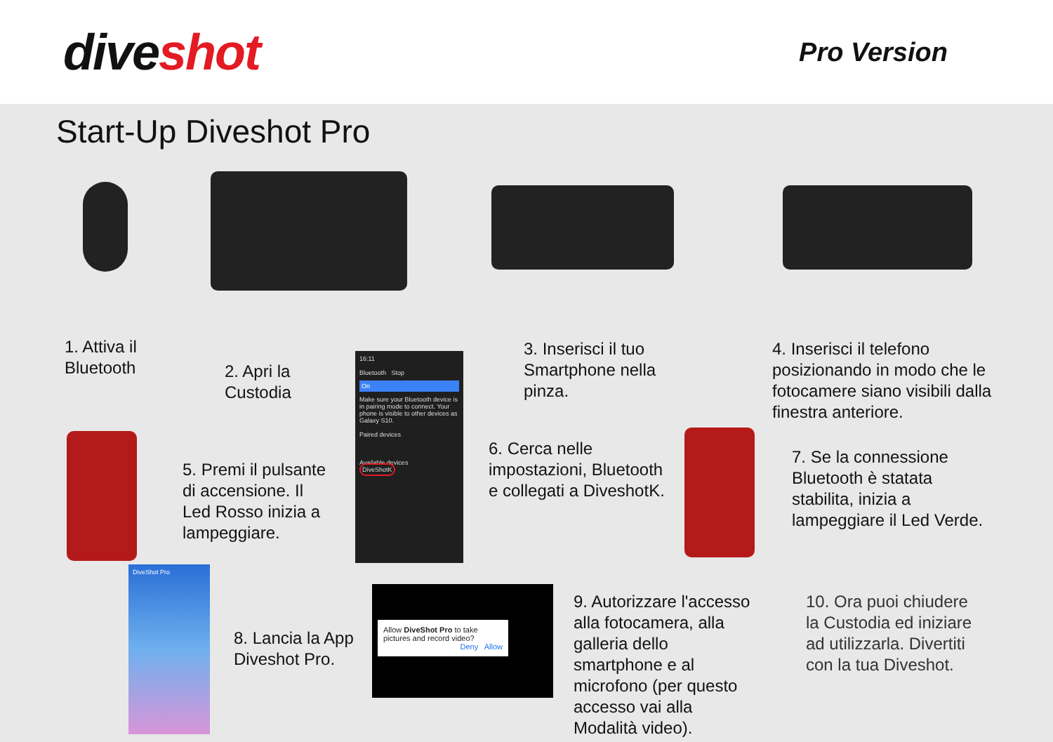diveshot
Pro Version
Start-Up Diveshot Pro
1. Attiva il
Bluetooth
2. Apri la
Custodia
3. Inserisci il tuo
Smartphone nella
pinza.
4. Inserisci il telefono
posizionando in modo che le
fotocamere siano visibili dalla
finestra anteriore.
5. Premi il pulsante
di accensione. Il
Led Rosso inizia a
lampeggiare.
16:11
Bluetooth Stop
On
Make sure your Bluetooth device is in pairing mode to connect. Your phone is visible to other devices as Galaxy S10.
Paired devices
Available devices
DiveShotK
6. Cerca nelle
impostazioni, Bluetooth
e collegati a DiveshotK.
7. Se la connessione
Bluetooth è statata
stabilita, inizia a
lampeggiare il Led Verde.
DiveShot Pro
8. Lancia la App
Diveshot Pro.
Allow DiveShot Pro to take pictures and record video?
Deny Allow
9. Autorizzare l'accesso
alla fotocamera, alla
galleria dello
smartphone e al
microfono (per questo
accesso vai alla
Modalità video).
10. Ora puoi chiudere
la Custodia ed iniziare
ad utilizzarla. Divertiti
con la tua Diveshot.